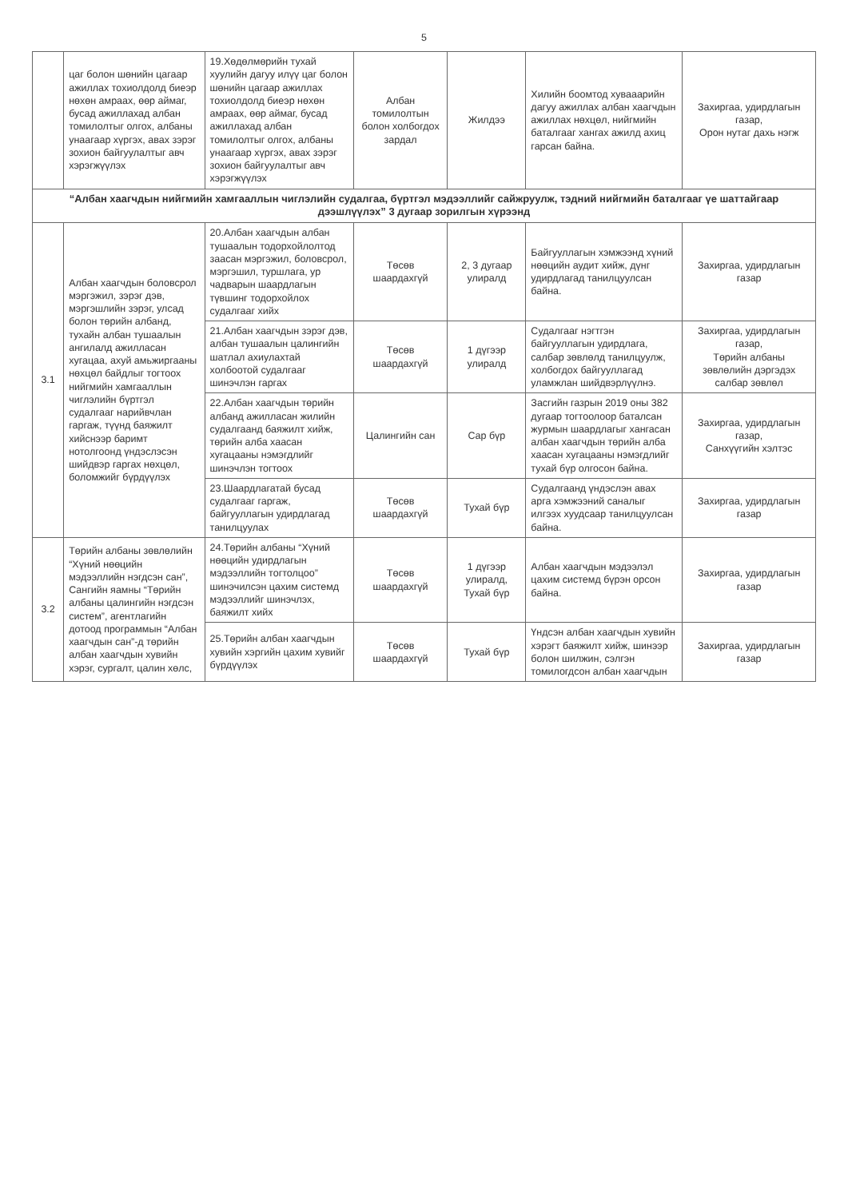5
| | цаг болон шөнийн цагаар ажиллах тохиолдолд биеэр нөхөн амраах, өөр аймаг, бусад ажиллахад албан томилолтыг олгох, албаны унаагаар хүргэх, авах зэрэг зохион байгуулалтыг авч хэрэгжүүлэх | 19.Хөдөлмөрийн тухай хуулийн дагуу илүү цаг болон шөнийн цагаар ажиллах тохиолдолд биеэр нөхөн амраах, өөр аймаг, бусад ажиллахад албан томилолтыг олгох, албаны унаагаар хүргэх, авах зэрэг зохион байгуулалтыг авч хэрэгжүүлэх | Албан томилолтын болон холбогдох зардал | Жилдээ | Хилийн боомтод хувааарийн дагуу ажиллах албан хаагчдын ажиллах нөхцөл, нийгмийн баталгааг хангах ажилд ахиц гарсан байна. | Захиргаа, удирдлагын газар, Орон нутаг дахь нэгж |
| “Албан хаагчдын нийгмийн хамгааллын чиглэлийн судалгаа, бүртгэл мэдээллийг сайжруулж, тэдний нийгмийн баталгааг үе шаттайгаар дээшлүүлэх” 3 дугаар зорилгын хүрээнд | | | | | | |
| 3.1 | Албан хаагчдын боловсрол мэргэжил, зэрэг дэв, мэргэшлийн зэрэг, улсад болон төрийн албанд, тухайн албан тушаалын ангилалд ажилласан хугацаа, ахуй амьжиргааны нөхцөл байдлыг тогтоох нийгмийн хамгааллын чиглэлийн бүртгэл судалгааг нарийвчлан гаргаж, түүнд баяжилт хийснээр баримт нотолгоонд үндэслэсэн шийдвэр гаргах нөхцөл, боломжийг бүрдүүлэх | 20.Албан хаагчдын албан тушаалын тодорхойлолтод заасан мэргэжил, боловсрол, мэргэшил, туршлага, ур чадварын шаардлагын түвшинг тодорхойлох судалгааг хийх | Төсөв шаардахгүй | 2, 3 дугаар улиралд | Байгууллагын хэмжээнд хүний нөөцийн аудит хийж, дүнг удирдлагад танилцуулсан байна. | Захиргаа, удирдлагын газар |
| | | 21.Албан хаагчдын зэрэг дэв, албан тушаалын цалингийн шатлал ахиулахтай холбоотой судалгааг шинэчлэн гаргах | Төсөв шаардахгүй | 1 дүгээр улиралд | Судалгааг нэгтгэн байгууллагын удирдлага, салбар зөвлөлд танилцуулж, холбогдох байгууллагад уламжлан шийдвэрлүүлнэ. | Захиргаа, удирдлагын газар, Төрийн албаны зөвлөлийн дэргэдэх салбар зөвлөл |
| | | 22.Албан хаагчдын төрийн албанд ажилласан жилийн судалгаанд баяжилт хийж, төрийн алба хаасан хугацааны нэмэгдлийг шинэчлэн тогтоох | Цалингийн сан | Сар бүр | Засгийн газрын 2019 оны 382 дугаар тогтоолоор баталсан журмын шаардлагыг хангасан албан хаагчдын төрийн алба хаасан хугацааны нэмэгдлийг тухай бүр олгосон байна. | Захиргаа, удирдлагын газар, Санхүүгийн хэлтэс |
| | | 23.Шаардлагатай бусад судалгааг гаргаж, байгууллагын удирдлагад танилцуулах | Төсөв шаардахгүй | Тухай бүр | Судалгаанд үндэслэн авах арга хэмжээний саналыг илгээх хуудсаар танилцуулсан байна. | Захиргаа, удирдлагын газар |
| 3.2 | Төрийн албаны зөвлөлийн “Хүний нөөцийн мэдээллийн нэгдсэн сан”, Сангийн яамны “Төрийн албаны цалингийн нэгдсэн систем”, агентлагийн дотоод программын “Албан хаагчдын сан”-д төрийн албан хаагчдын хувийн хэрэг, сургалт, цалин хөлс, | 24.Төрийн албаны “Хүний нөөцийн удирдлагын мэдээллийн тогтолцоо” шинэчилсэн цахим системд мэдээллийг шинэчлэх, баяжилт хийх | Төсөв шаардахгүй | 1 дүгээр улиралд, Тухай бүр | Албан хаагчдын мэдээлэл цахим системд бүрэн орсон байна. | Захиргаа, удирдлагын газар |
| | | 25.Төрийн албан хаагчдын хувийн хэргийн цахим хувийг бүрдүүлэх | Төсөв шаардахгүй | Тухай бүр | Үндсэн албан хаагчдын хувийн хэрэгт баяжилт хийж, шинээр болон шилжин, сэлгэн томилогдсон албан хаагчдын | Захиргаа, удирдлагын газар |